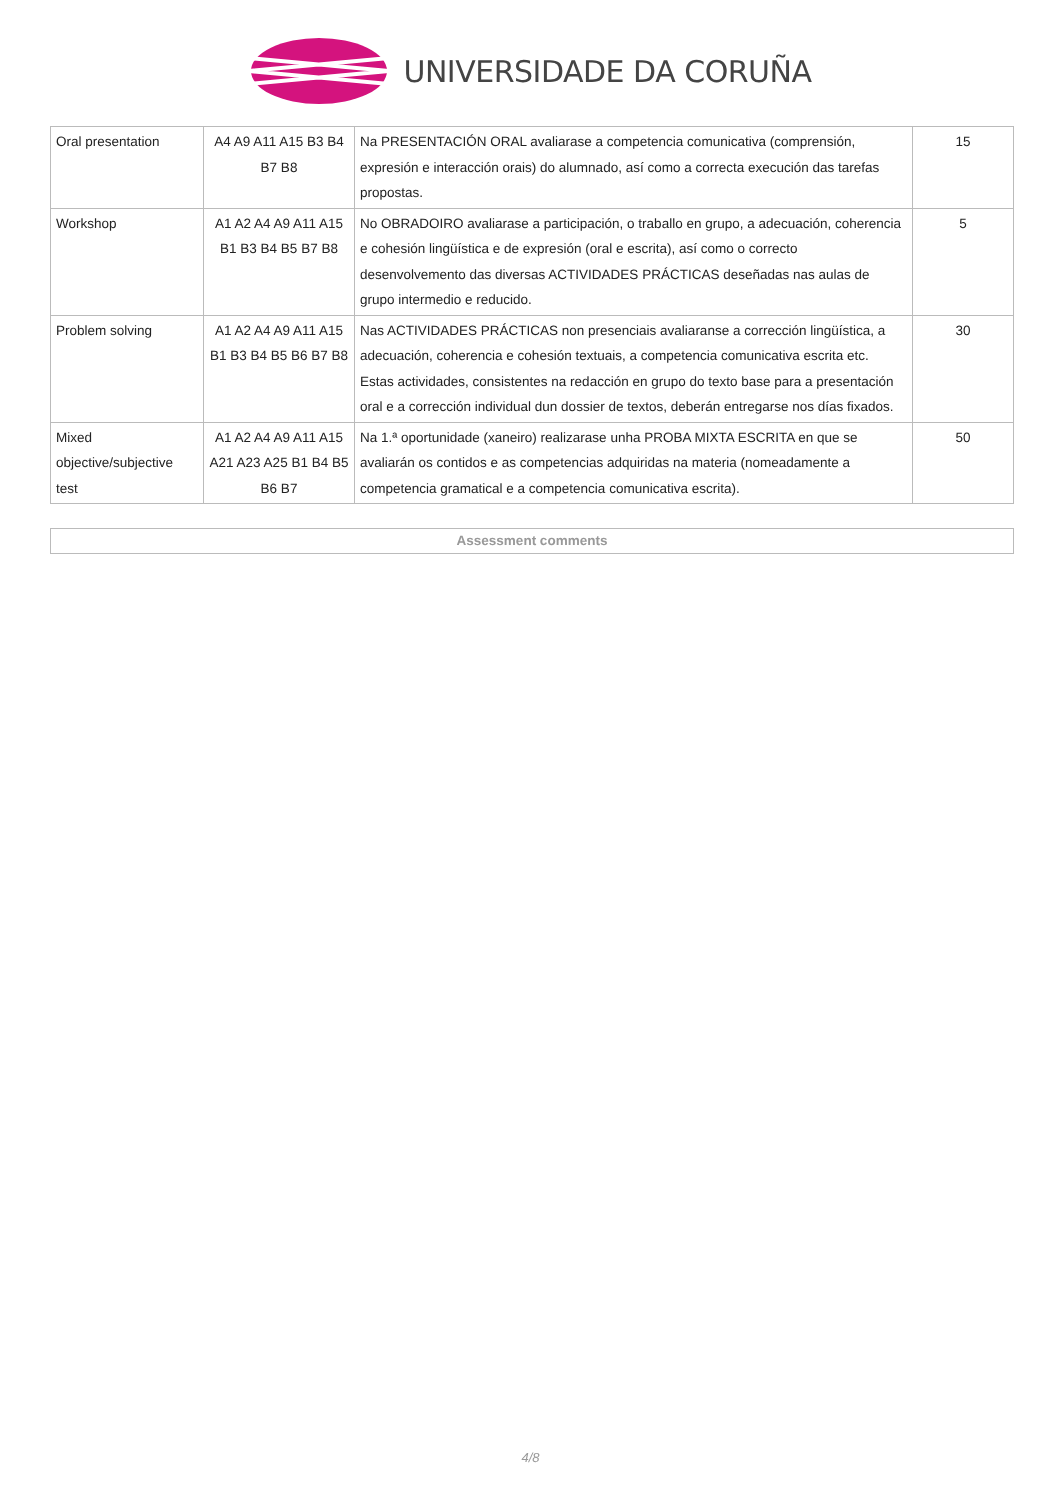UNIVERSIDADE DA CORUÑA
| Oral presentation | A4 A9 A11 A15 B3 B4 B7 B8 | Na PRESENTACIÓN ORAL avaliarase a competencia comunicativa (comprensión, expresión e interacción orais) do alumnado, así como a correcta execución das tarefas propostas. | 15 |
| Workshop | A1 A2 A4 A9 A11 A15 B1 B3 B4 B5 B7 B8 | No OBRADOIRO avaliarase a participación, o traballo en grupo, a adecuación, coherencia e cohesión lingüística e de expresión (oral e escrita), así como o correcto desenvolvemento das diversas ACTIVIDADES PRÁCTICAS deseñadas nas aulas de grupo intermedio e reducido. | 5 |
| Problem solving | A1 A2 A4 A9 A11 A15 B1 B3 B4 B5 B6 B7 B8 | Nas ACTIVIDADES PRÁCTICAS non presenciais avaliaranse a corrección lingüística, a adecuación, coherencia e cohesión textuais, a competencia comunicativa escrita etc. Estas actividades, consistentes na redacción en grupo do texto base para a presentación oral e a corrección individual dun dossier de textos, deberán entregarse nos días fixados. | 30 |
| Mixed objective/subjective test | A1 A2 A4 A9 A11 A15 A21 A23 A25 B1 B4 B5 B6 B7 | Na 1.ª oportunidade (xaneiro) realizarase unha PROBA MIXTA ESCRITA en que se avaliarán os contidos e as competencias adquiridas na materia (nomeadamente a competencia gramatical e a competencia comunicativa escrita). | 50 |
Assessment comments
4/8